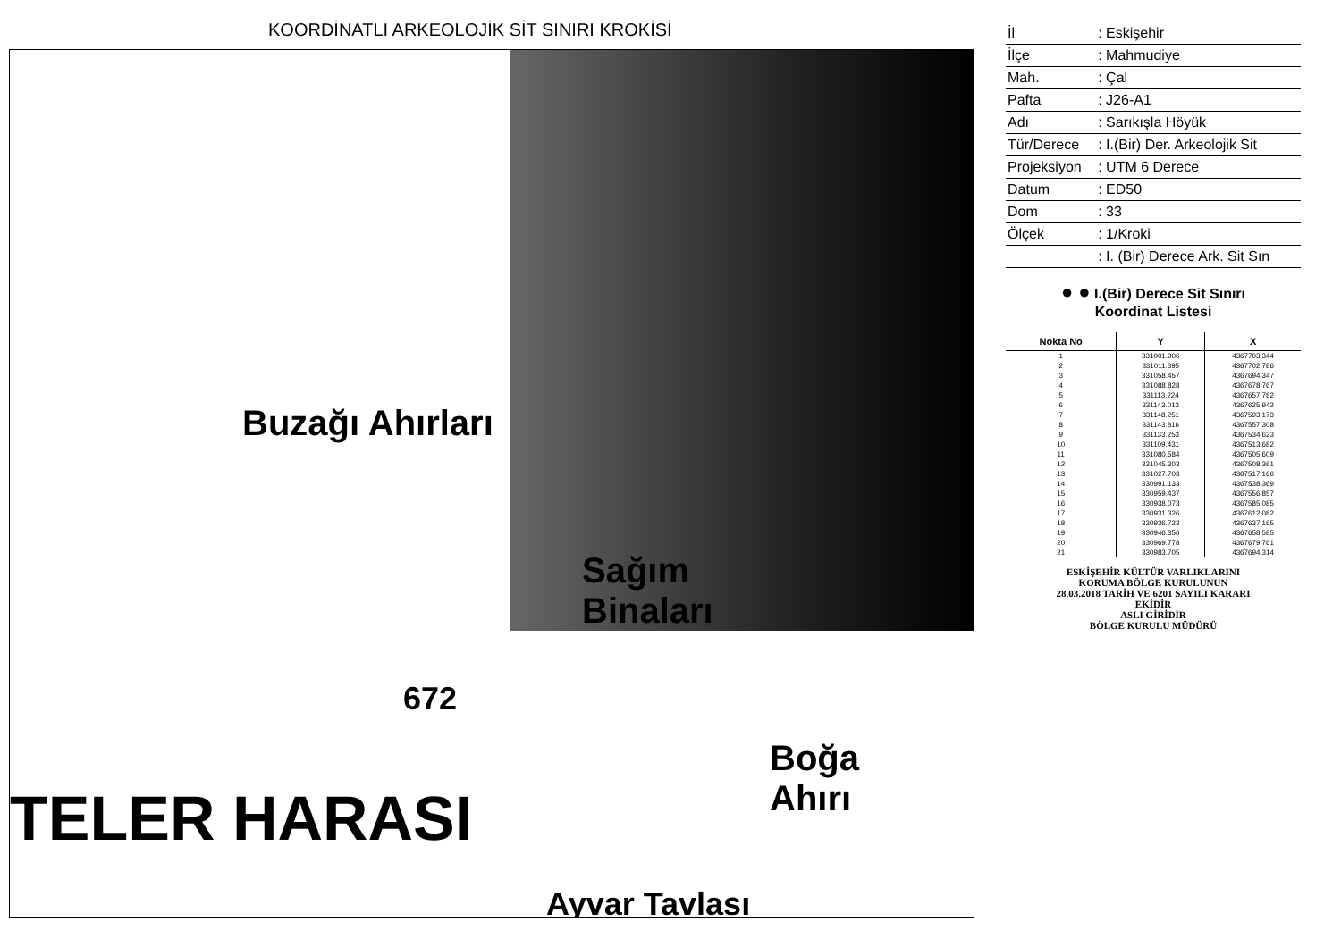KOORDİNATLI ARKEOLOJİK SİT SINIRI KROKİSİ
Buzağı Ahırları
Sağım
Binaları
672
TELER HARASI
Boğa
Ahırı
Ayvar Tavlası
| İl | : Eskişehir |
| İlçe | : Mahmudiye |
| Mah. | : Çal |
| Pafta | : J26-A1 |
| Adı | : Sarıkışla Höyük |
| Tür/Derece | : I.(Bir) Der. Arkeolojik Sit |
| Projeksiyon | : UTM 6 Derece |
| Datum | : ED50 |
| Dom | : 33 |
| Ölçek | : 1/Kroki |
| | : I. (Bir) Derece Ark. Sit Sın |
● ● I.(Bir) Derece Sit Sınırı
Koordinat Listesi
| Nokta No | Y | X |
| --- | --- | --- |
| 1 | 331001.906 | 4367703.344 |
| 2 | 331011.395 | 4367702.786 |
| 3 | 331058.457 | 4367694.347 |
| 4 | 331088.828 | 4367678.767 |
| 5 | 331113.224 | 4367657.782 |
| 6 | 331143.013 | 4367625.942 |
| 7 | 331148.251 | 4367593.173 |
| 8 | 331143.816 | 4367557.308 |
| 9 | 331133.253 | 4367534.623 |
| 10 | 331109.431 | 4367513.682 |
| 11 | 331080.584 | 4367505.609 |
| 12 | 331045.303 | 4367508.361 |
| 13 | 331027.703 | 4367517.166 |
| 14 | 330991.133 | 4367538.369 |
| 15 | 330959.437 | 4367556.857 |
| 16 | 330938.073 | 4367585.085 |
| 17 | 330931.326 | 4367612.082 |
| 18 | 330936.723 | 4367637.165 |
| 19 | 330946.356 | 4367658.585 |
| 20 | 330969.778 | 4367679.761 |
| 21 | 330983.705 | 4367694.314 |
ESKİŞEHİR KÜLTÜR VARLIKLARINI
KORUMA BÖLGE KURULUNUN
28.03.2018 TARİH VE 6201 SAYILI KARARI
EKİDİR
ASLI GİRİDİR
BÖLGE KURULU MÜDÜRÜ